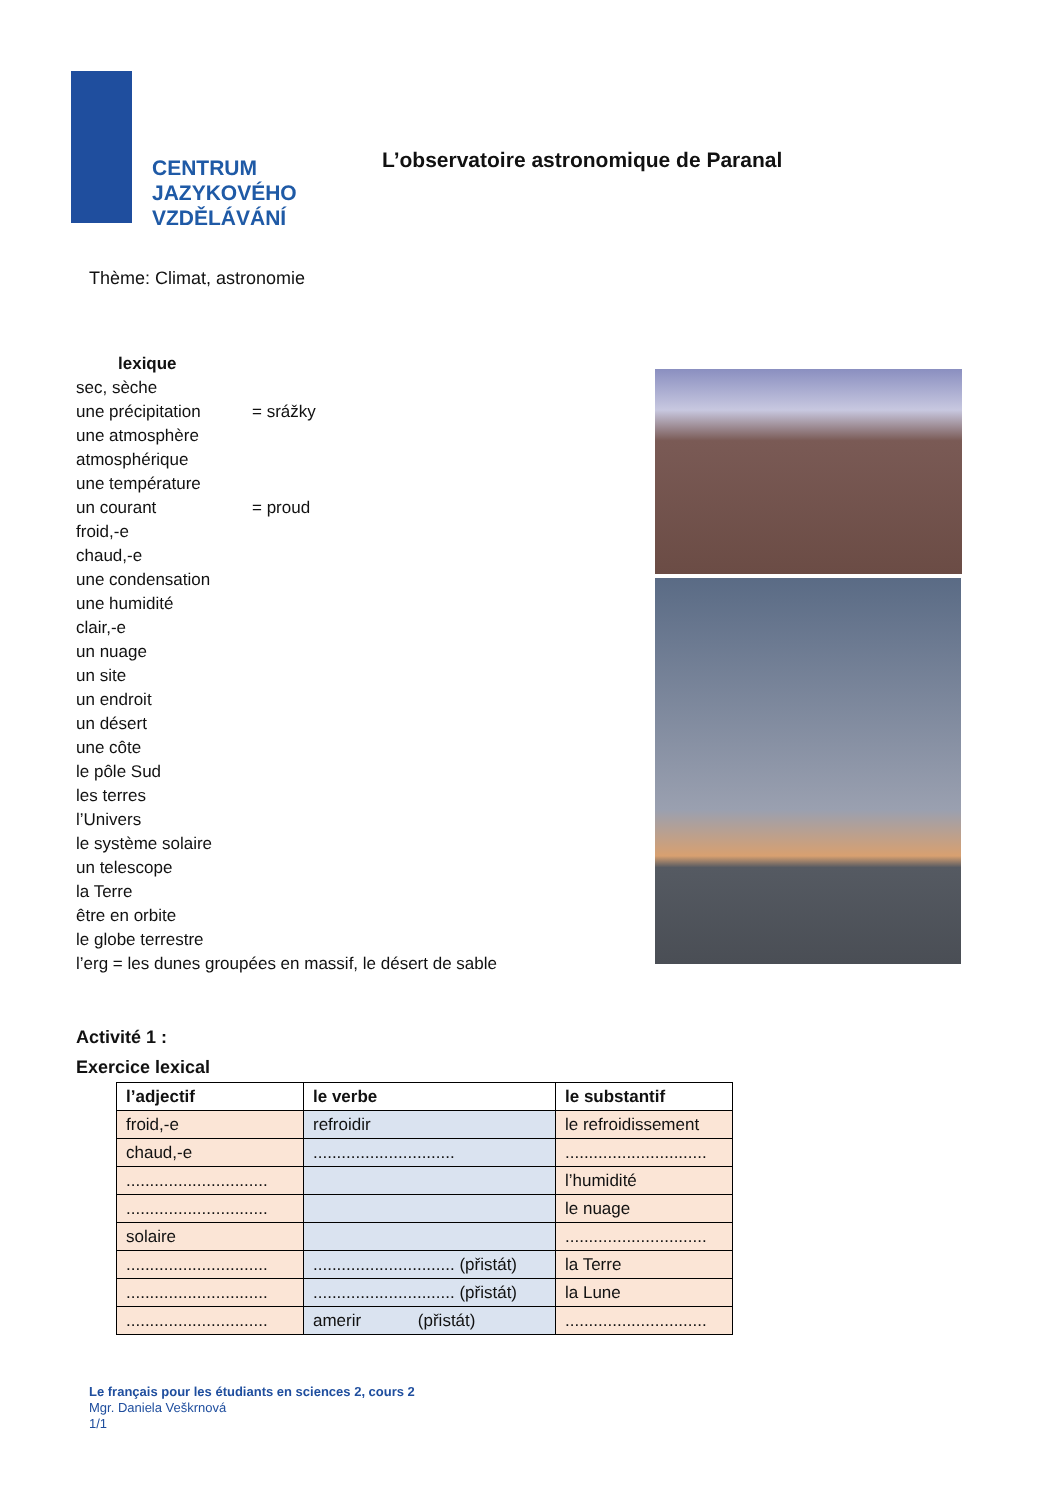CENTRUM
JAZYKOVÉHO
VZDĚLÁVÁNÍ
L’observatoire astronomique de Paranal
Thème: Climat, astronomie
lexique
sec, sèche
une précipitation = srážky
une atmosphère
atmosphérique
une température
un courant = proud
froid,-e
chaud,-e
une condensation
une humidité
clair,-e
un nuage
un site
un endroit
un désert
une côte
le pôle Sud
les terres
l’Univers
le système solaire
un telescope
la Terre
être en orbite
le globe terrestre
l’erg = les dunes groupées en massif, le désert de sable
Activité 1 :
Exercice lexical
| l’adjectif | le verbe | le substantif |
| --- | --- | --- |
| froid,-e | refroidir | le refroidissement |
| chaud,-e | .............................. | .............................. |
| .............................. | | l’humidité |
| .............................. | | le nuage |
| solaire | | .............................. |
| .............................. | .............................. (přistát) | la Terre |
| .............................. | .............................. (přistát) | la Lune |
| .............................. | amerir (přistát) | .............................. |
Le français pour les étudiants en sciences 2, cours 2
Mgr. Daniela Veškrnová
1/1